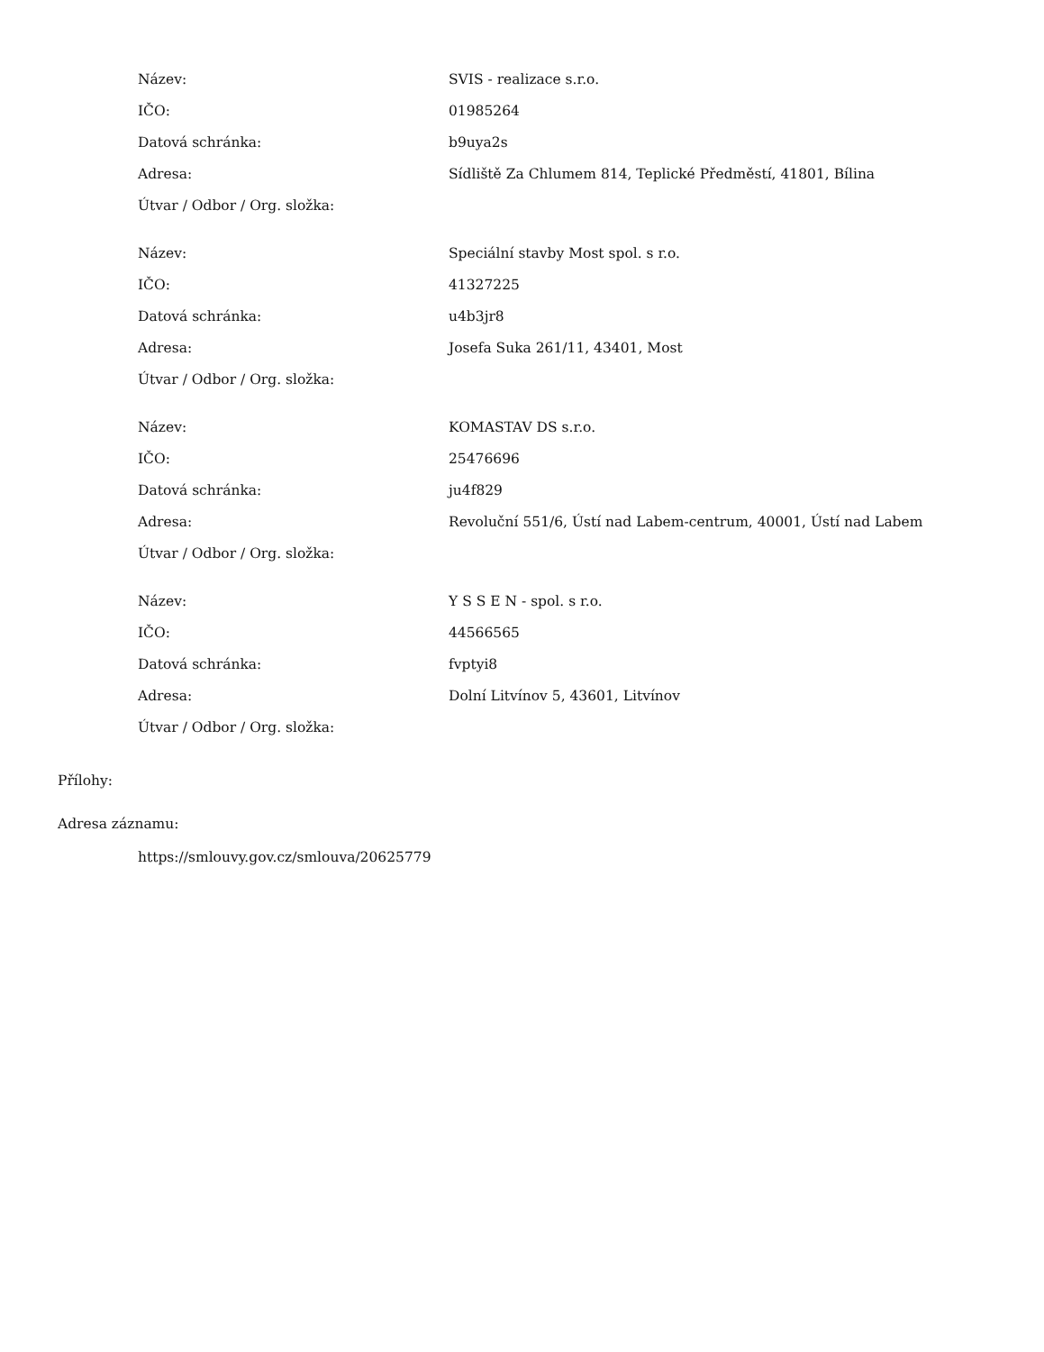| Název: | SVIS - realizace s.r.o. |
| IČO: | 01985264 |
| Datová schránka: | b9uya2s |
| Adresa: | Sídliště Za Chlumem 814, Teplické Předměstí, 41801, Bílina |
| Útvar / Odbor / Org. složka: | |
| Název: | Speciální stavby Most spol. s r.o. |
| IČO: | 41327225 |
| Datová schránka: | u4b3jr8 |
| Adresa: | Josefa Suka 261/11, 43401, Most |
| Útvar / Odbor / Org. složka: | |
| Název: | KOMASTAV DS s.r.o. |
| IČO: | 25476696 |
| Datová schránka: | ju4f829 |
| Adresa: | Revoluční 551/6, Ústí nad Labem-centrum, 40001, Ústí nad Labem |
| Útvar / Odbor / Org. složka: | |
| Název: | Y S S E N - spol. s r.o. |
| IČO: | 44566565 |
| Datová schránka: | fvptyi8 |
| Adresa: | Dolní Litvínov 5, 43601, Litvínov |
| Útvar / Odbor / Org. složka: | |
Přílohy:
Adresa záznamu:
https://smlouvy.gov.cz/smlouva/20625779